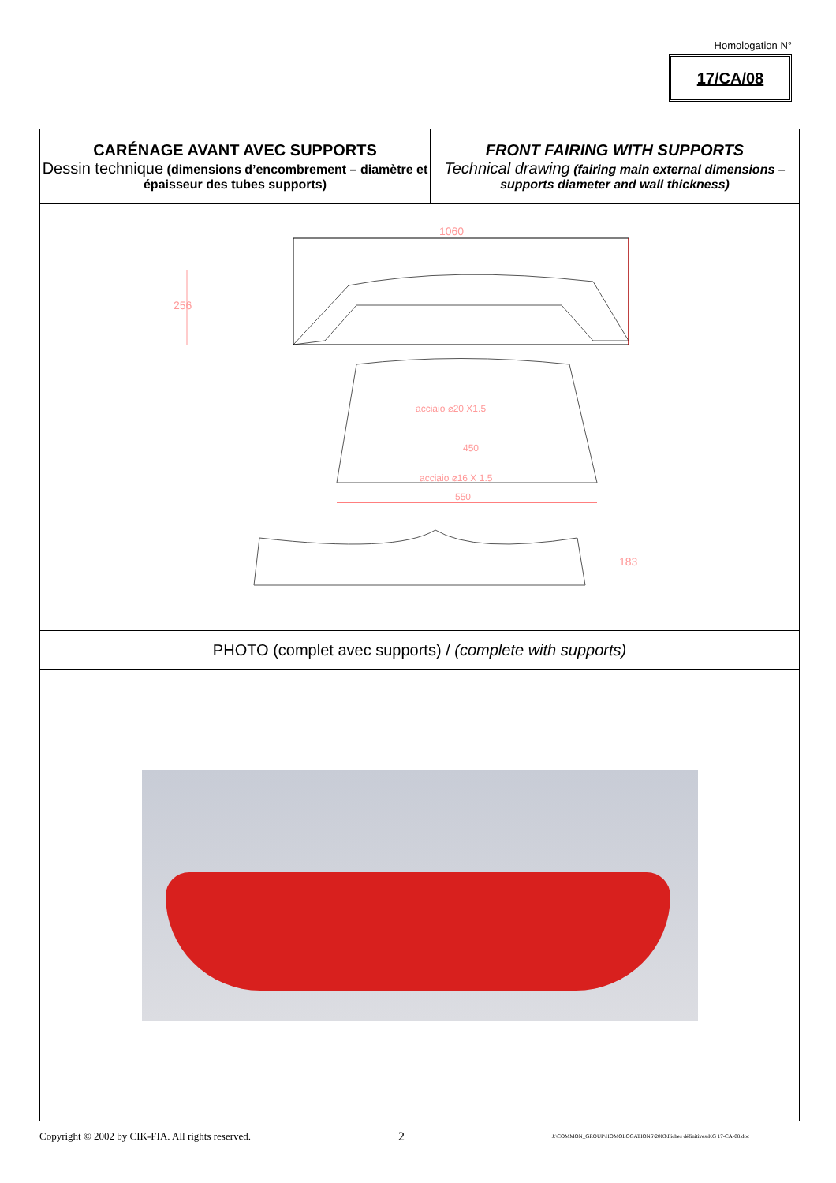Homologation N°
17/CA/08
| CARÉNAGE AVANT AVEC SUPPORTS Dessin technique (dimensions d’encombrement – diamètre et épaisseur des tubes supports) | FRONT FAIRING WITH SUPPORTS Technical drawing (fairing main external dimensions – supports diameter and wall thickness) |
| 1060 256 acciaio ⌀20 X1.5 450 acciaio ⌀16 X 1.5 550 183 | |
| PHOTO (complet avec supports) / (complete with supports) | |
Copyright © 2002 by CIK-FIA. All rights reserved. 2 J:\COMMON_GROUP\HOMOLOGATIONS\2003\Fiches définitives\KG 17-CA-08.doc